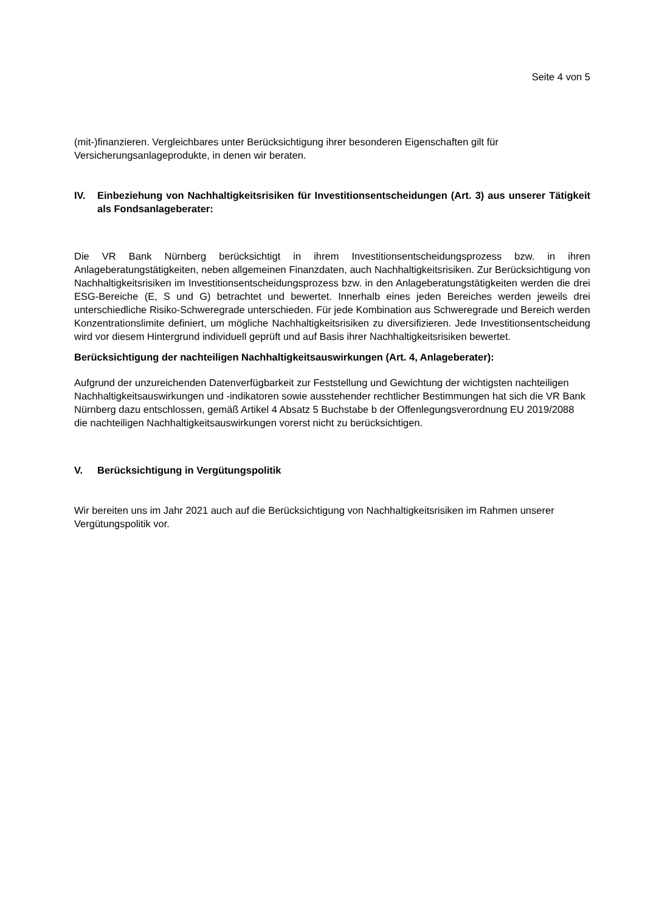Seite 4 von 5
(mit-)finanzieren. Vergleichbares unter Berücksichtigung ihrer besonderen Eigenschaften gilt für Versicherungsanlageprodukte, in denen wir beraten.
IV. Einbeziehung von Nachhaltigkeitsrisiken für Investitionsentscheidungen (Art. 3) aus unserer Tätigkeit als Fondsanlageberater:
Die VR Bank Nürnberg berücksichtigt in ihrem Investitionsentscheidungsprozess bzw. in ihren Anlageberatungstätigkeiten, neben allgemeinen Finanzdaten, auch Nachhaltigkeitsrisiken. Zur Berücksichtigung von Nachhaltigkeitsrisiken im Investitionsentscheidungsprozess bzw. in den Anlageberatungstätigkeiten werden die drei ESG-Bereiche (E, S und G) betrachtet und bewertet. Innerhalb eines jeden Bereiches werden jeweils drei unterschiedliche Risiko-Schweregrade unterschieden. Für jede Kombination aus Schweregrade und Bereich werden Konzentrationslimite definiert, um mögliche Nachhaltigkeitsrisiken zu diversifizieren. Jede Investitionsentscheidung wird vor diesem Hintergrund individuell geprüft und auf Basis ihrer Nachhaltigkeitsrisiken bewertet.
Berücksichtigung der nachteiligen Nachhaltigkeitsauswirkungen (Art. 4, Anlageberater):
Aufgrund der unzureichenden Datenverfügbarkeit zur Feststellung und Gewichtung der wichtigsten nachteiligen Nachhaltigkeitsauswirkungen und -indikatoren sowie ausstehender rechtlicher Bestimmungen hat sich die VR Bank Nürnberg dazu entschlossen, gemäß Artikel 4 Absatz 5 Buchstabe b der Offenlegungsverordnung EU 2019/2088 die nachteiligen Nachhaltigkeitsauswirkungen vorerst nicht zu berücksichtigen.
V. Berücksichtigung in Vergütungspolitik
Wir bereiten uns im Jahr 2021 auch auf die Berücksichtigung von Nachhaltigkeitsrisiken im Rahmen unserer Vergütungspolitik vor.